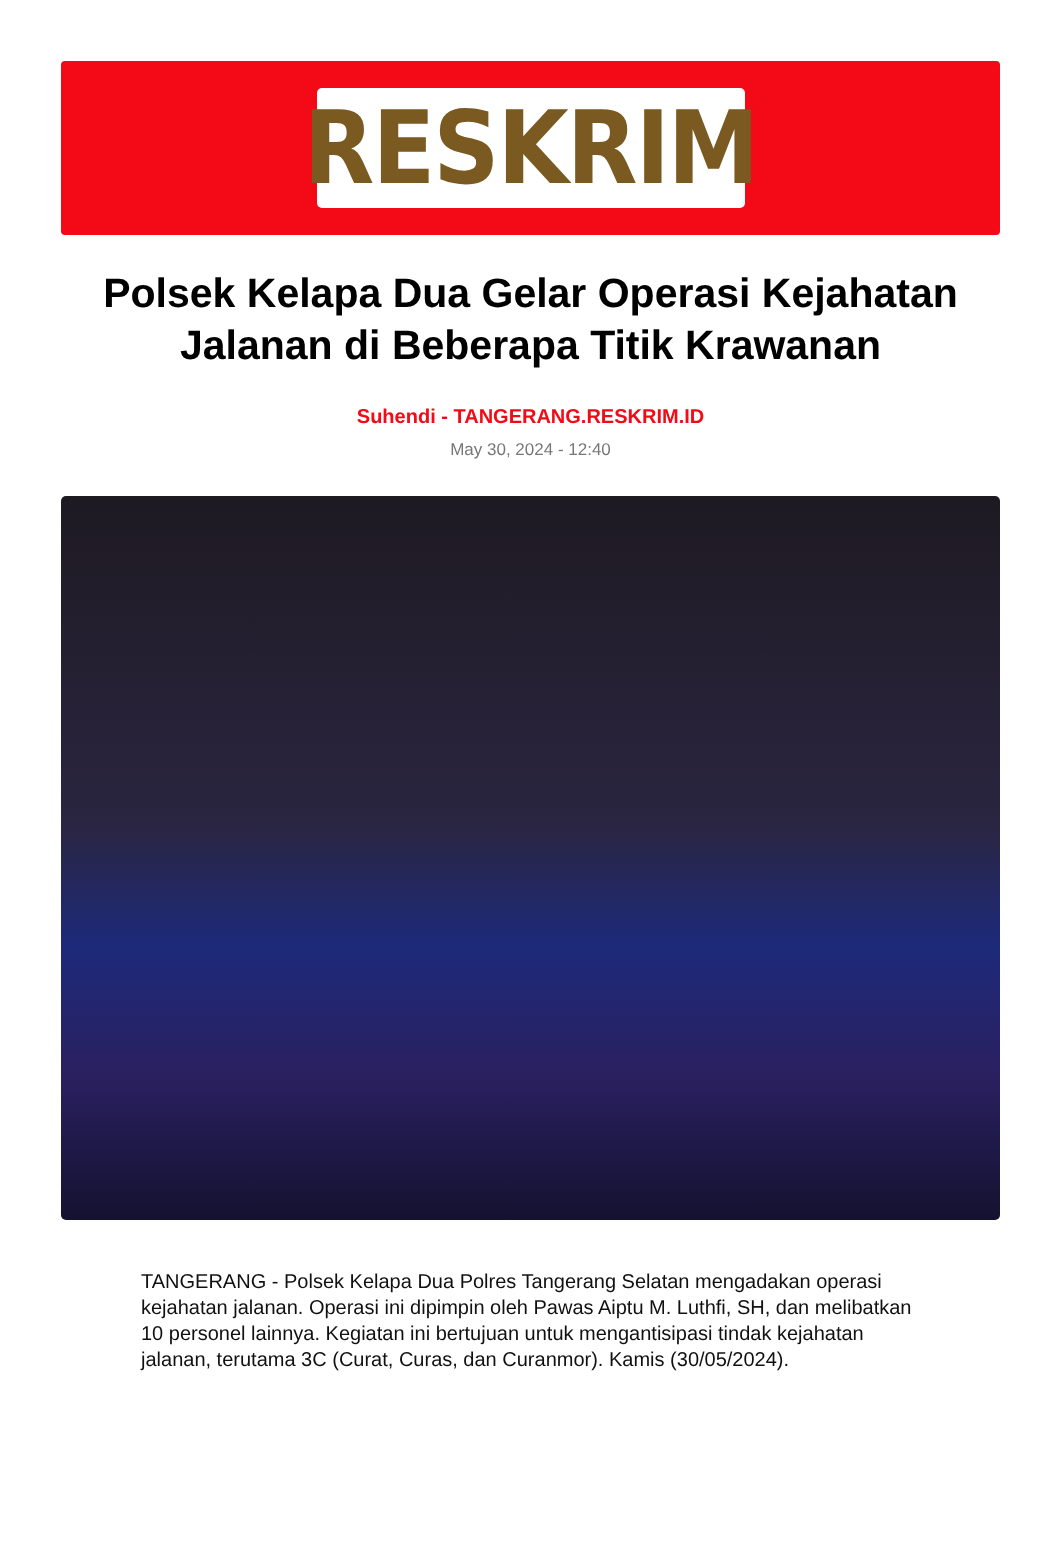RESKRIM
Polsek Kelapa Dua Gelar Operasi Kejahatan Jalanan di Beberapa Titik Krawanan
Suhendi - TANGERANG.RESKRIM.ID
May 30, 2024 - 12:40
TANGERANG - Polsek Kelapa Dua Polres Tangerang Selatan mengadakan operasi kejahatan jalanan. Operasi ini dipimpin oleh Pawas Aiptu M. Luthfi, SH, dan melibatkan 10 personel lainnya. Kegiatan ini bertujuan untuk mengantisipasi tindak kejahatan jalanan, terutama 3C (Curat, Curas, dan Curanmor). Kamis (30/05/2024).